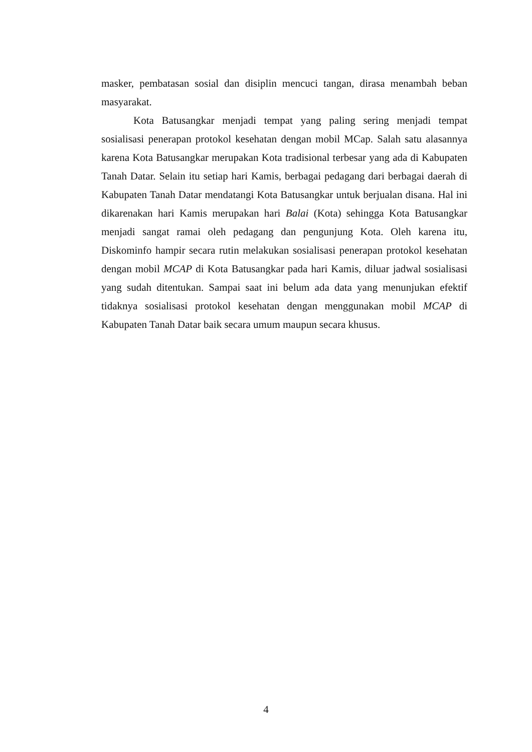masker, pembatasan sosial dan disiplin mencuci tangan, dirasa menambah beban masyarakat.
Kota Batusangkar menjadi tempat yang paling sering menjadi tempat sosialisasi penerapan protokol kesehatan dengan mobil MCap. Salah satu alasannya karena Kota Batusangkar merupakan Kota tradisional terbesar yang ada di Kabupaten Tanah Datar. Selain itu setiap hari Kamis, berbagai pedagang dari berbagai daerah di Kabupaten Tanah Datar mendatangi Kota Batusangkar untuk berjualan disana. Hal ini dikarenakan hari Kamis merupakan hari Balai (Kota) sehingga Kota Batusangkar menjadi sangat ramai oleh pedagang dan pengunjung Kota. Oleh karena itu, Diskominfo hampir secara rutin melakukan sosialisasi penerapan protokol kesehatan dengan mobil MCAP di Kota Batusangkar pada hari Kamis, diluar jadwal sosialisasi yang sudah ditentukan. Sampai saat ini belum ada data yang menunjukan efektif tidaknya sosialisasi protokol kesehatan dengan menggunakan mobil MCAP di Kabupaten Tanah Datar baik secara umum maupun secara khusus.
4